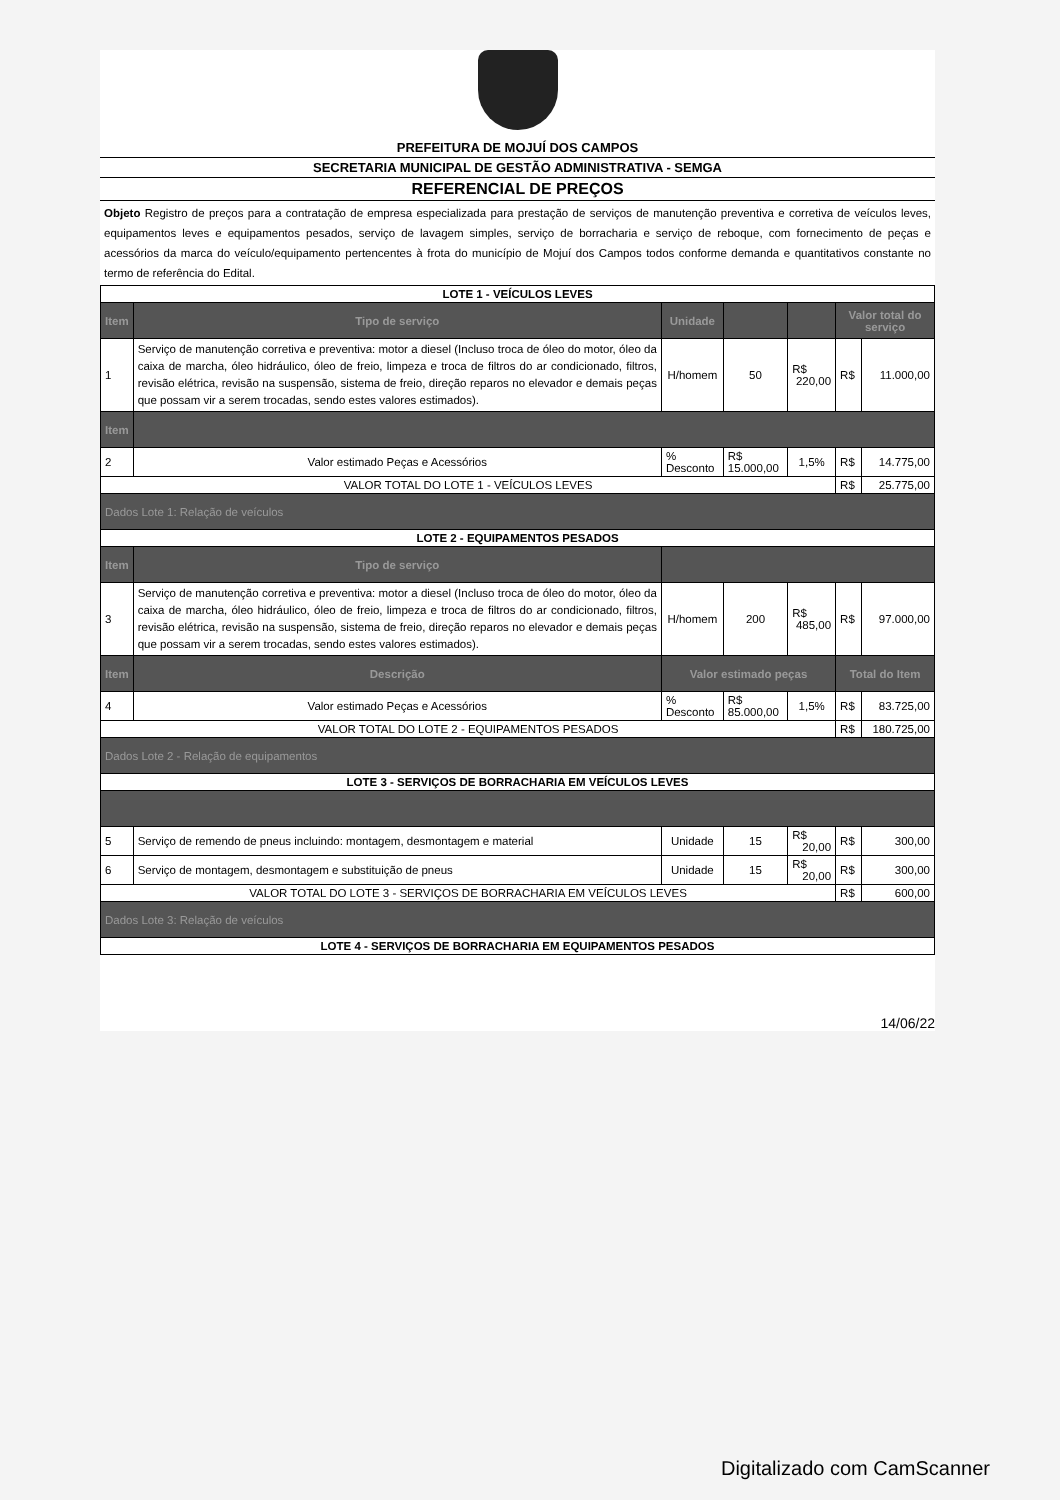PREFEITURA DE MOJUÍ DOS CAMPOS
SECRETARIA MUNICIPAL DE GESTÃO ADMINISTRATIVA - SEMGA
REFERENCIAL DE PREÇOS
Objeto Registro de preços para a contratação de empresa especializada para prestação de serviços de manutenção preventiva e corretiva de veículos leves, equipamentos leves e equipamentos pesados, serviço de lavagem simples, serviço de borracharia e serviço de reboque, com fornecimento de peças e acessórios da marca do veículo/equipamento pertencentes à frota do município de Mojuí dos Campos todos conforme demanda e quantitativos constante no termo de referência do Edital.
| LOTE 1 - VEÍCULOS LEVES | | | | | | |
| Item | Tipo de serviço | Unidade | | | Valor total do serviço | |
| 1 | Serviço de manutenção corretiva e preventiva: motor a diesel (Incluso troca de óleo do motor, óleo da caixa de marcha, óleo hidráulico, óleo de freio, limpeza e troca de filtros do ar condicionado, filtros, revisão elétrica, revisão na suspensão, sistema de freio, direção reparos no elevador e demais peças que possam vir a serem trocadas, sendo estes valores estimados). | H/homem | 50 | R$ 220,00 | R$ | 11.000,00 |
| Item | | | | | | |
| 2 | Valor estimado Peças e Acessórios | % Desconto | R$ 15.000,00 | 1,5% | R$ | 14.775,00 |
| VALOR TOTAL DO LOTE 1 - VEÍCULOS LEVES | | | | | R$ | 25.775,00 |
| Dados Lote 1: Relação de veículos | | | | | | |
| LOTE 2 - EQUIPAMENTOS PESADOS | | | | | | |
| Item | Tipo de serviço | | | | | |
| 3 | Serviço de manutenção corretiva e preventiva: motor a diesel (Incluso troca de óleo do motor, óleo da caixa de marcha, óleo hidráulico, óleo de freio, limpeza e troca de filtros do ar condicionado, filtros, revisão elétrica, revisão na suspensão, sistema de freio, direção reparos no elevador e demais peças que possam vir a serem trocadas, sendo estes valores estimados). | H/homem | 200 | R$ 485,00 | R$ | 97.000,00 |
| Item | Descrição | Valor estimado peças | | | Total do Item | |
| 4 | Valor estimado Peças e Acessórios | % Desconto | R$ 85.000,00 | 1,5% | R$ | 83.725,00 |
| VALOR TOTAL DO LOTE 2 - EQUIPAMENTOS PESADOS | | | | | R$ | 180.725,00 |
| Dados Lote 2 - Relação de equipamentos | | | | | | |
| LOTE 3 - SERVIÇOS DE BORRACHARIA EM VEÍCULOS LEVES | | | | | | |
| 5 | Serviço de remendo de pneus incluindo: montagem, desmontagem e material | Unidade | 15 | R$ 20,00 | R$ | 300,00 |
| 6 | Serviço de montagem, desmontagem e substituição de pneus | Unidade | 15 | R$ 20,00 | R$ | 300,00 |
| VALOR TOTAL DO LOTE 3 - SERVIÇOS DE BORRACHARIA EM VEÍCULOS LEVES | | | | | R$ | 600,00 |
| Dados Lote 3: Relação de veículos | | | | | | |
| LOTE 4 - SERVIÇOS DE BORRACHARIA EM EQUIPAMENTOS PESADOS | | | | | | |
14/06/22
Digitalizado com CamScanner